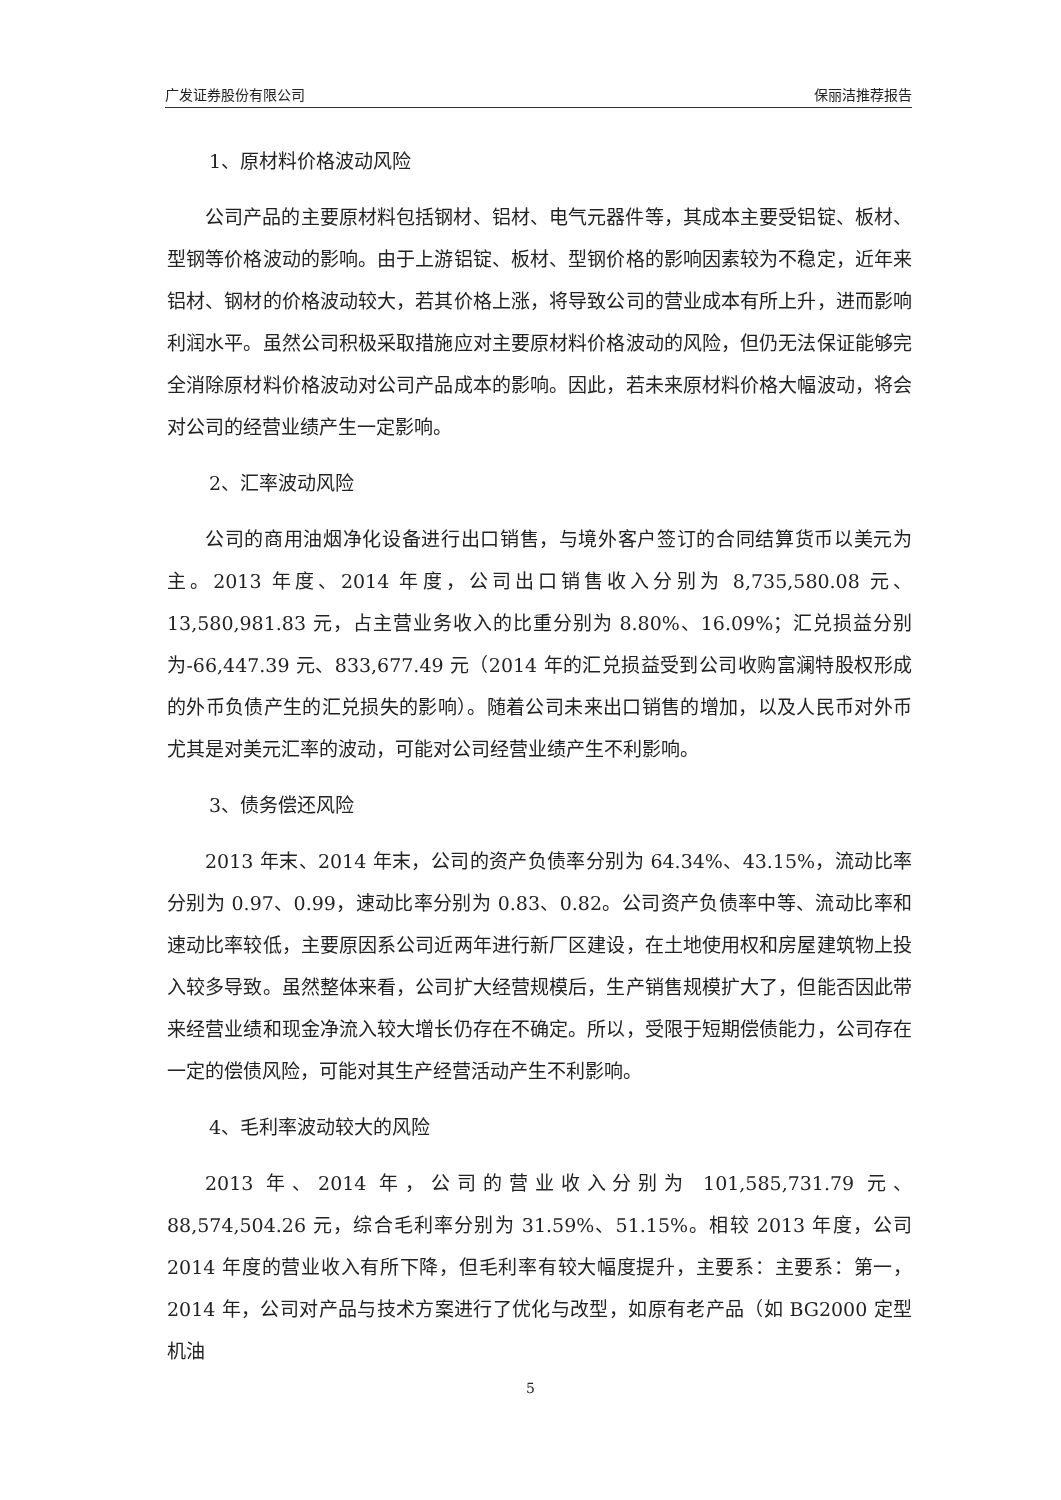广发证券股份有限公司 保丽洁推荐报告
1、原材料价格波动风险
公司产品的主要原材料包括钢材、铝材、电气元器件等，其成本主要受铝锭、板材、型钢等价格波动的影响。由于上游铝锭、板材、型钢价格的影响因素较为不稳定，近年来铝材、钢材的价格波动较大，若其价格上涨，将导致公司的营业成本有所上升，进而影响利润水平。虽然公司积极采取措施应对主要原材料价格波动的风险，但仍无法保证能够完全消除原材料价格波动对公司产品成本的影响。因此，若未来原材料价格大幅波动，将会对公司的经营业绩产生一定影响。
2、汇率波动风险
公司的商用油烟净化设备进行出口销售，与境外客户签订的合同结算货币以美元为主。2013 年度、2014 年度，公司出口销售收入分别为 8,735,580.08 元、13,580,981.83 元，占主营业务收入的比重分别为 8.80%、16.09%；汇兑损益分别为-66,447.39 元、833,677.49 元（2014 年的汇兑损益受到公司收购富澜特股权形成的外币负债产生的汇兑损失的影响）。随着公司未来出口销售的增加，以及人民币对外币尤其是对美元汇率的波动，可能对公司经营业绩产生不利影响。
3、债务偿还风险
2013 年末、2014 年末，公司的资产负债率分别为 64.34%、43.15%，流动比率分别为 0.97、0.99，速动比率分别为 0.83、0.82。公司资产负债率中等、流动比率和速动比率较低，主要原因系公司近两年进行新厂区建设，在土地使用权和房屋建筑物上投入较多导致。虽然整体来看，公司扩大经营规模后，生产销售规模扩大了，但能否因此带来经营业绩和现金净流入较大增长仍存在不确定。所以，受限于短期偿债能力，公司存在一定的偿债风险，可能对其生产经营活动产生不利影响。
4、毛利率波动较大的风险
2013 年、2014 年，公司的营业收入分别为 101,585,731.79 元、88,574,504.26 元，综合毛利率分别为 31.59%、51.15%。相较 2013 年度，公司 2014 年度的营业收入有所下降，但毛利率有较大幅度提升，主要系：主要系：第一，2014 年，公司对产品与技术方案进行了优化与改型，如原有老产品（如 BG2000 定型机油
5